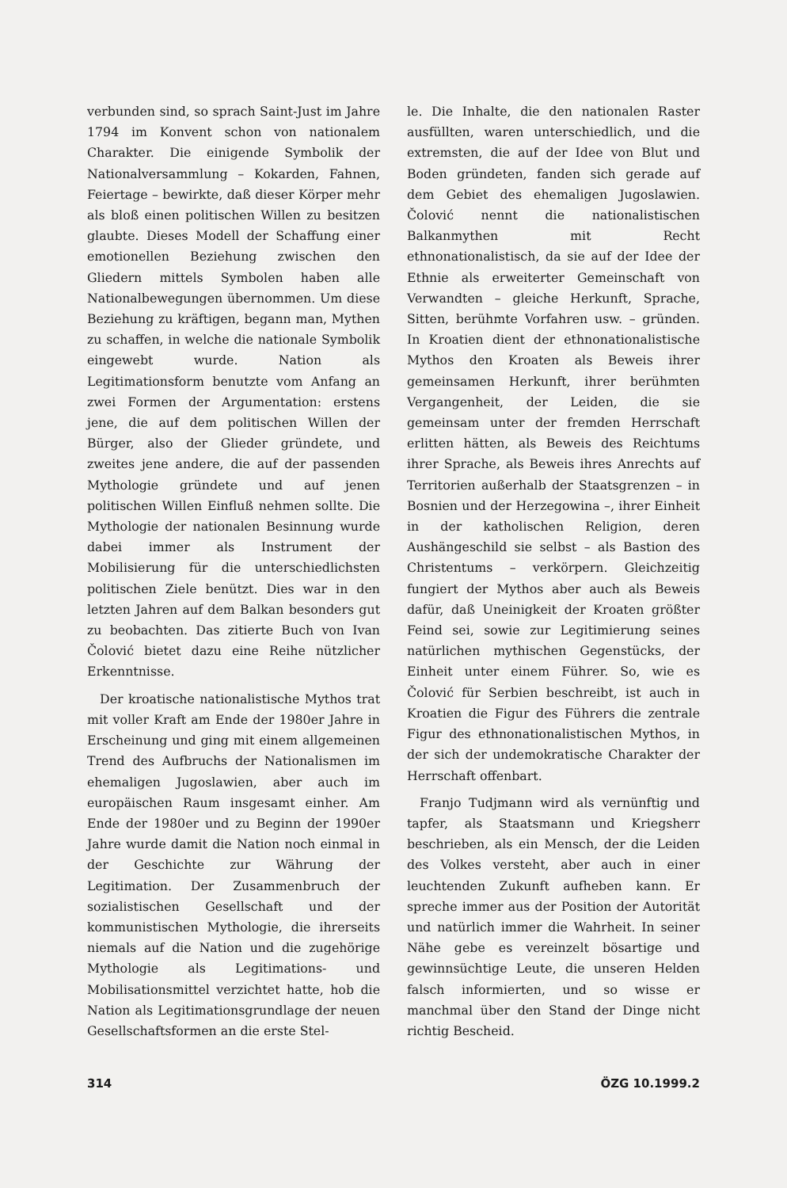verbunden sind, so sprach Saint-Just im Jahre 1794 im Konvent schon von nationalem Charakter. Die einigende Symbolik der Nationalversammlung – Kokarden, Fahnen, Feiertage – bewirkte, daß dieser Körper mehr als bloß einen politischen Willen zu besitzen glaubte. Dieses Modell der Schaffung einer emotionellen Beziehung zwischen den Gliedern mittels Symbolen haben alle Nationalbewegungen übernommen. Um diese Beziehung zu kräftigen, begann man, Mythen zu schaffen, in welche die nationale Symbolik eingewebt wurde. Nation als Legitimationsform benutzte vom Anfang an zwei Formen der Argumentation: erstens jene, die auf dem politischen Willen der Bürger, also der Glieder gründete, und zweites jene andere, die auf der passenden Mythologie gründete und auf jenen politischen Willen Einfluß nehmen sollte. Die Mythologie der nationalen Besinnung wurde dabei immer als Instrument der Mobilisierung für die unterschiedlichsten politischen Ziele benützt. Dies war in den letzten Jahren auf dem Balkan besonders gut zu beobachten. Das zitierte Buch von Ivan Čolović bietet dazu eine Reihe nützlicher Erkenntnisse.
Der kroatische nationalistische Mythos trat mit voller Kraft am Ende der 1980er Jahre in Erscheinung und ging mit einem allgemeinen Trend des Aufbruchs der Nationalismen im ehemaligen Jugoslawien, aber auch im europäischen Raum insgesamt einher. Am Ende der 1980er und zu Beginn der 1990er Jahre wurde damit die Nation noch einmal in der Geschichte zur Währung der Legitimation. Der Zusammenbruch der sozialistischen Gesellschaft und der kommunistischen Mythologie, die ihrerseits niemals auf die Nation und die zugehörige Mythologie als Legitimations- und Mobilisationsmittel verzichtet hatte, hob die Nation als Legitimationsgrundlage der neuen Gesellschaftsformen an die erste Stel-
le. Die Inhalte, die den nationalen Raster ausfüllten, waren unterschiedlich, und die extremsten, die auf der Idee von Blut und Boden gründeten, fanden sich gerade auf dem Gebiet des ehemaligen Jugoslawien. Čolović nennt die nationalistischen Balkanmythen mit Recht ethnonationalistisch, da sie auf der Idee der Ethnie als erweiterter Gemeinschaft von Verwandten – gleiche Herkunft, Sprache, Sitten, berühmte Vorfahren usw. – gründen. In Kroatien dient der ethnonationalistische Mythos den Kroaten als Beweis ihrer gemeinsamen Herkunft, ihrer berühmten Vergangenheit, der Leiden, die sie gemeinsam unter der fremden Herrschaft erlitten hätten, als Beweis des Reichtums ihrer Sprache, als Beweis ihres Anrechts auf Territorien außerhalb der Staatsgrenzen – in Bosnien und der Herzegowina –, ihrer Einheit in der katholischen Religion, deren Aushängeschild sie selbst – als Bastion des Christentums – verkörpern. Gleichzeitig fungiert der Mythos aber auch als Beweis dafür, daß Uneinigkeit der Kroaten größter Feind sei, sowie zur Legitimierung seines natürlichen mythischen Gegenstücks, der Einheit unter einem Führer. So, wie es Čolović für Serbien beschreibt, ist auch in Kroatien die Figur des Führers die zentrale Figur des ethnonationalistischen Mythos, in der sich der undemokratische Charakter der Herrschaft offenbart.
Franjo Tudjmann wird als vernünftig und tapfer, als Staatsmann und Kriegsherr beschrieben, als ein Mensch, der die Leiden des Volkes versteht, aber auch in einer leuchtenden Zukunft aufheben kann. Er spreche immer aus der Position der Autorität und natürlich immer die Wahrheit. In seiner Nähe gebe es vereinzelt bösartige und gewinnsüchtige Leute, die unseren Helden falsch informierten, und so wisse er manchmal über den Stand der Dinge nicht richtig Bescheid.
314 ÖZG 10.1999.2